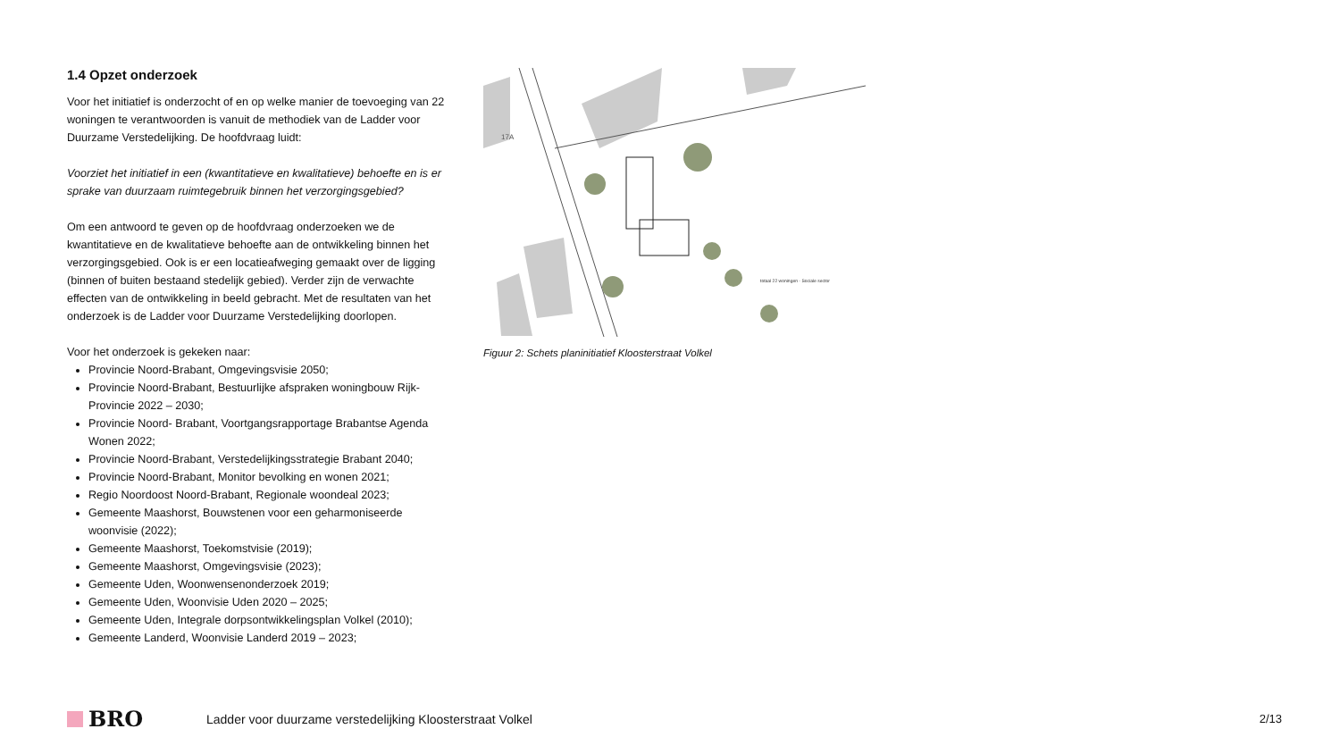1.4 Opzet onderzoek
Voor het initiatief is onderzocht of en op welke manier de toevoeging van 22 woningen te verantwoorden is vanuit de methodiek van de Ladder voor Duurzame Verstedelijking. De hoofdvraag luidt:
Voorziet het initiatief in een (kwantitatieve en kwalitatieve) behoefte en is er sprake van duurzaam ruimtegebruik binnen het verzorgingsgebied?
Om een antwoord te geven op de hoofdvraag onderzoeken we de kwantitatieve en de kwalitatieve behoefte aan de ontwikkeling binnen het verzorgingsgebied. Ook is er een locatieafweging gemaakt over de ligging (binnen of buiten bestaand stedelijk gebied). Verder zijn de verwachte effecten van de ontwikkeling in beeld gebracht. Met de resultaten van het onderzoek is de Ladder voor Duurzame Verstedelijking doorlopen.
Voor het onderzoek is gekeken naar:
Provincie Noord-Brabant, Omgevingsvisie 2050;
Provincie Noord-Brabant, Bestuurlijke afspraken woningbouw Rijk-Provincie 2022 – 2030;
Provincie Noord- Brabant, Voortgangsrapportage Brabantse Agenda Wonen 2022;
Provincie Noord-Brabant, Verstedelijkingsstrategie Brabant 2040;
Provincie Noord-Brabant, Monitor bevolking en wonen 2021;
Regio Noordoost Noord-Brabant, Regionale woondeal 2023;
Gemeente Maashorst, Bouwstenen voor een geharmoniseerde woonvisie (2022);
Gemeente Maashorst, Toekomstvisie (2019);
Gemeente Maashorst, Omgevingsvisie (2023);
Gemeente Uden, Woonwensenonderzoek 2019;
Gemeente Uden, Woonvisie Uden 2020 – 2025;
Gemeente Uden, Integrale dorpsontwikkelingsplan Volkel (2010);
Gemeente Landerd, Woonvisie Landerd 2019 – 2023;
17A
totaal 22 woningen - Sociale sector
Figuur 2: Schets planinitiatief Kloosterstraat Volkel
BRO
Ladder voor duurzame verstedelijking Kloosterstraat Volkel
2/13